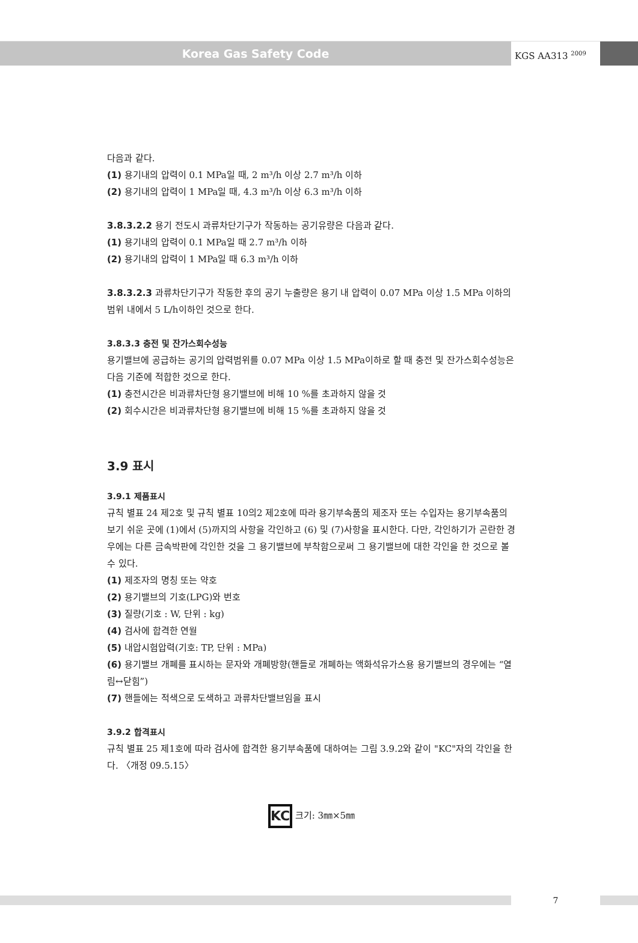Korea Gas Safety Code
KGS AA313 <sup>2009</sup>
다음과 같다.
(1) 용기내의 압력이 0.1 MPa일 때, 2 m³/h 이상 2.7 m³/h 이하
(2) 용기내의 압력이 1 MPa일 때, 4.3 m³/h 이상 6.3 m³/h 이하
3.8.3.2.2 용기 전도시 과류차단기구가 작동하는 공기유량은 다음과 같다.
(1) 용기내의 압력이 0.1 MPa일 때 2.7 m³/h 이하
(2) 용기내의 압력이 1 MPa일 때 6.3 m³/h 이하
3.8.3.2.3 과류차단기구가 작동한 후의 공기 누출량은 용기 내 압력이 0.07 MPa 이상 1.5 MPa 이하의 범위 내에서 5 L/h이하인 것으로 한다.
3.8.3.3 충전 및 잔가스회수성능
용기밸브에 공급하는 공기의 압력범위를 0.07 MPa 이상 1.5 MPa이하로 할 때 충전 및 잔가스회수성능은 다음 기준에 적합한 것으로 한다.
(1) 충전시간은 비과류차단형 용기밸브에 비해 10 %를 초과하지 않을 것
(2) 회수시간은 비과류차단형 용기밸브에 비해 15 %를 초과하지 않을 것
3.9 표시
3.9.1 제품표시
규칙 별표 24 제2호 및 규칙 별표 10의2 제2호에 따라 용기부속품의 제조자 또는 수입자는 용기부속품의 보기 쉬운 곳에 (1)에서 (5)까지의 사항을 각인하고 (6) 및 (7)사항을 표시한다. 다만, 각인하기가 곤란한 경우에는 다른 금속박판에 각인한 것을 그 용기밸브에 부착함으로써 그 용기밸브에 대한 각인을 한 것으로 볼 수 있다.
(1) 제조자의 명칭 또는 약호
(2) 용기밸브의 기호(LPG)와 번호
(3) 질량(기호 : W, 단위 : kg)
(4) 검사에 합격한 연월
(5) 내압시험압력(기호: TP, 단위 : MPa)
(6) 용기밸브 개폐를 표시하는 문자와 개폐방향(핸들로 개폐하는 액화석유가스용 용기밸브의 경우에는 “열림↔닫힘”)
(7) 핸들에는 적색으로 도색하고 과류차단밸브임을 표시
3.9.2 합격표시
규칙 별표 25 제1호에 따라 검사에 합격한 용기부속품에 대하여는 그림 3.9.2와 같이 "KC"자의 각인을 한다. 〈개정 09.5.15〉
KC 크기: 3㎜×5㎜
7